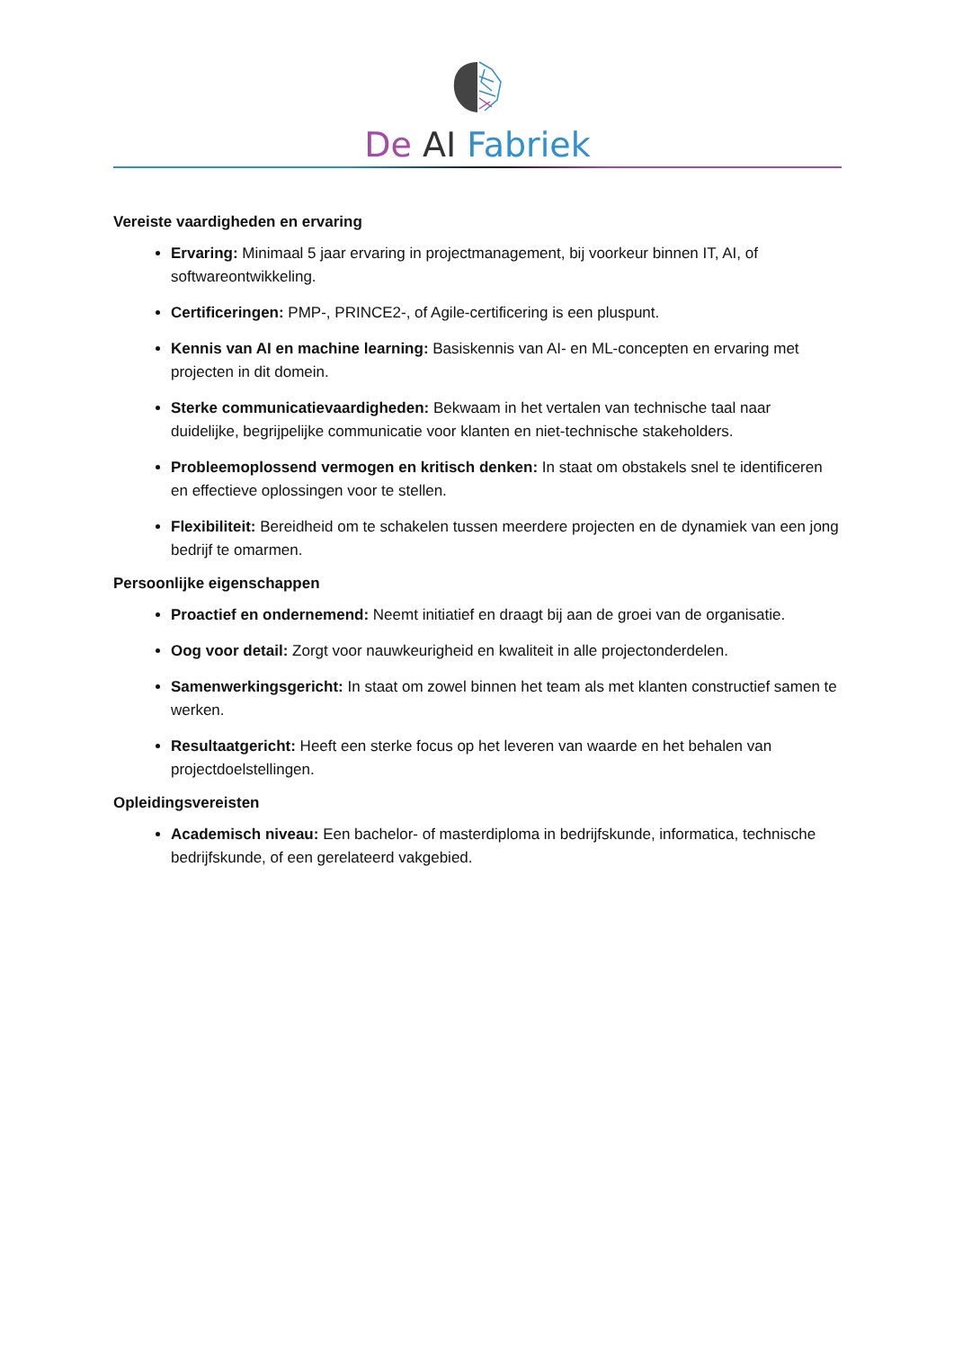De AI Fabriek
Vereiste vaardigheden en ervaring
Ervaring: Minimaal 5 jaar ervaring in projectmanagement, bij voorkeur binnen IT, AI, of softwareontwikkeling.
Certificeringen: PMP-, PRINCE2-, of Agile-certificering is een pluspunt.
Kennis van AI en machine learning: Basiskennis van AI- en ML-concepten en ervaring met projecten in dit domein.
Sterke communicatievaardigheden: Bekwaam in het vertalen van technische taal naar duidelijke, begrijpelijke communicatie voor klanten en niet-technische stakeholders.
Probleemoplossend vermogen en kritisch denken: In staat om obstakels snel te identificeren en effectieve oplossingen voor te stellen.
Flexibiliteit: Bereidheid om te schakelen tussen meerdere projecten en de dynamiek van een jong bedrijf te omarmen.
Persoonlijke eigenschappen
Proactief en ondernemend: Neemt initiatief en draagt bij aan de groei van de organisatie.
Oog voor detail: Zorgt voor nauwkeurigheid en kwaliteit in alle projectonderdelen.
Samenwerkingsgericht: In staat om zowel binnen het team als met klanten constructief samen te werken.
Resultaatgericht: Heeft een sterke focus op het leveren van waarde en het behalen van projectdoelstellingen.
Opleidingsvereisten
Academisch niveau: Een bachelor- of masterdiploma in bedrijfskunde, informatica, technische bedrijfskunde, of een gerelateerd vakgebied.